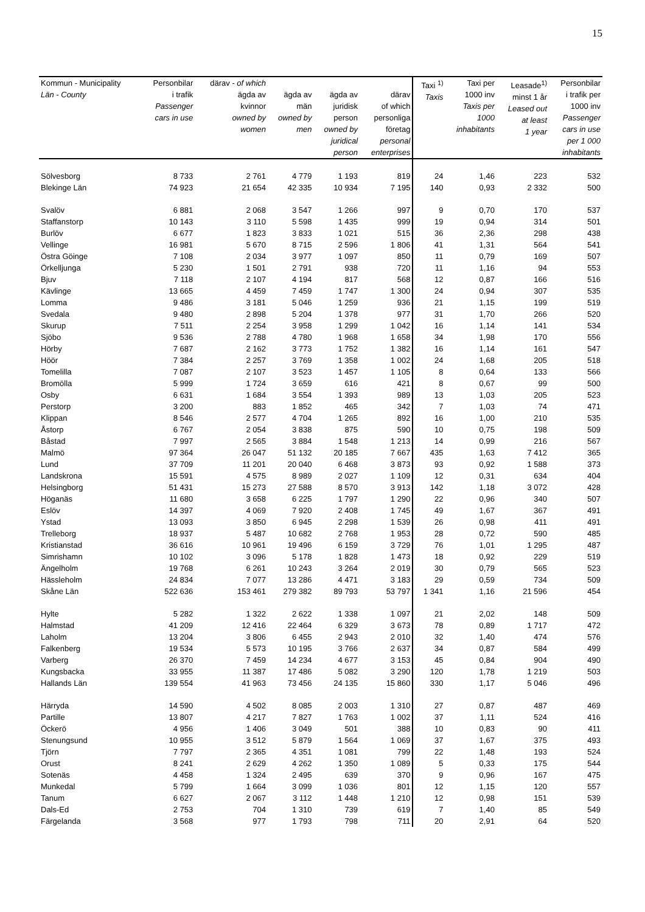15
| Kommun - Municipality Län - County | Personbilar i trafik Passenger cars in use | därav - of which ägda av kvinnor owned by women | ägda av män owned by men | ägda av juridisk person owned by juridical person | därav of which personliga företag personal enterprises | Taxi <sup>1)</sup> Taxis | Taxi per 1000 inv Taxis per 1000 inhabitants | Leasade<sup>1)</sup> minst 1 år Leased out at least 1 year | Personbilar i trafik per 1000 inv Passenger cars in use per 1 000 inhabitants |
| --- | --- | --- | --- | --- | --- | --- | --- | --- | --- |
| Sölvesborg | 8 733 | 2 761 | 4 779 | 1 193 | 819 | 24 | 1,46 | 223 | 532 |
| Blekinge Län | 74 923 | 21 654 | 42 335 | 10 934 | 7 195 | 140 | 0,93 | 2 332 | 500 |
| Svalöv | 6 881 | 2 068 | 3 547 | 1 266 | 997 | 9 | 0,70 | 170 | 537 |
| Staffanstorp | 10 143 | 3 110 | 5 598 | 1 435 | 999 | 19 | 0,94 | 314 | 501 |
| Burlöv | 6 677 | 1 823 | 3 833 | 1 021 | 515 | 36 | 2,36 | 298 | 438 |
| Vellinge | 16 981 | 5 670 | 8 715 | 2 596 | 1 806 | 41 | 1,31 | 564 | 541 |
| Östra Göinge | 7 108 | 2 034 | 3 977 | 1 097 | 850 | 11 | 0,79 | 169 | 507 |
| Örkelljunga | 5 230 | 1 501 | 2 791 | 938 | 720 | 11 | 1,16 | 94 | 553 |
| Bjuv | 7 118 | 2 107 | 4 194 | 817 | 568 | 12 | 0,87 | 166 | 516 |
| Kävlinge | 13 665 | 4 459 | 7 459 | 1 747 | 1 300 | 24 | 0,94 | 307 | 535 |
| Lomma | 9 486 | 3 181 | 5 046 | 1 259 | 936 | 21 | 1,15 | 199 | 519 |
| Svedala | 9 480 | 2 898 | 5 204 | 1 378 | 977 | 31 | 1,70 | 266 | 520 |
| Skurup | 7 511 | 2 254 | 3 958 | 1 299 | 1 042 | 16 | 1,14 | 141 | 534 |
| Sjöbo | 9 536 | 2 788 | 4 780 | 1 968 | 1 658 | 34 | 1,98 | 170 | 556 |
| Hörby | 7 687 | 2 162 | 3 773 | 1 752 | 1 382 | 16 | 1,14 | 161 | 547 |
| Höör | 7 384 | 2 257 | 3 769 | 1 358 | 1 002 | 24 | 1,68 | 205 | 518 |
| Tomelilla | 7 087 | 2 107 | 3 523 | 1 457 | 1 105 | 8 | 0,64 | 133 | 566 |
| Bromölla | 5 999 | 1 724 | 3 659 | 616 | 421 | 8 | 0,67 | 99 | 500 |
| Osby | 6 631 | 1 684 | 3 554 | 1 393 | 989 | 13 | 1,03 | 205 | 523 |
| Perstorp | 3 200 | 883 | 1 852 | 465 | 342 | 7 | 1,03 | 74 | 471 |
| Klippan | 8 546 | 2 577 | 4 704 | 1 265 | 892 | 16 | 1,00 | 210 | 535 |
| Åstorp | 6 767 | 2 054 | 3 838 | 875 | 590 | 10 | 0,75 | 198 | 509 |
| Båstad | 7 997 | 2 565 | 3 884 | 1 548 | 1 213 | 14 | 0,99 | 216 | 567 |
| Malmö | 97 364 | 26 047 | 51 132 | 20 185 | 7 667 | 435 | 1,63 | 7 412 | 365 |
| Lund | 37 709 | 11 201 | 20 040 | 6 468 | 3 873 | 93 | 0,92 | 1 588 | 373 |
| Landskrona | 15 591 | 4 575 | 8 989 | 2 027 | 1 109 | 12 | 0,31 | 634 | 404 |
| Helsingborg | 51 431 | 15 273 | 27 588 | 8 570 | 3 913 | 142 | 1,18 | 3 072 | 428 |
| Höganäs | 11 680 | 3 658 | 6 225 | 1 797 | 1 290 | 22 | 0,96 | 340 | 507 |
| Eslöv | 14 397 | 4 069 | 7 920 | 2 408 | 1 745 | 49 | 1,67 | 367 | 491 |
| Ystad | 13 093 | 3 850 | 6 945 | 2 298 | 1 539 | 26 | 0,98 | 411 | 491 |
| Trelleborg | 18 937 | 5 487 | 10 682 | 2 768 | 1 953 | 28 | 0,72 | 590 | 485 |
| Kristianstad | 36 616 | 10 961 | 19 496 | 6 159 | 3 729 | 76 | 1,01 | 1 295 | 487 |
| Simrishamn | 10 102 | 3 096 | 5 178 | 1 828 | 1 473 | 18 | 0,92 | 229 | 519 |
| Ängelholm | 19 768 | 6 261 | 10 243 | 3 264 | 2 019 | 30 | 0,79 | 565 | 523 |
| Hässleholm | 24 834 | 7 077 | 13 286 | 4 471 | 3 183 | 29 | 0,59 | 734 | 509 |
| Skåne Län | 522 636 | 153 461 | 279 382 | 89 793 | 53 797 | 1 341 | 1,16 | 21 596 | 454 |
| Hylte | 5 282 | 1 322 | 2 622 | 1 338 | 1 097 | 21 | 2,02 | 148 | 509 |
| Halmstad | 41 209 | 12 416 | 22 464 | 6 329 | 3 673 | 78 | 0,89 | 1 717 | 472 |
| Laholm | 13 204 | 3 806 | 6 455 | 2 943 | 2 010 | 32 | 1,40 | 474 | 576 |
| Falkenberg | 19 534 | 5 573 | 10 195 | 3 766 | 2 637 | 34 | 0,87 | 584 | 499 |
| Varberg | 26 370 | 7 459 | 14 234 | 4 677 | 3 153 | 45 | 0,84 | 904 | 490 |
| Kungsbacka | 33 955 | 11 387 | 17 486 | 5 082 | 3 290 | 120 | 1,78 | 1 219 | 503 |
| Hallands Län | 139 554 | 41 963 | 73 456 | 24 135 | 15 860 | 330 | 1,17 | 5 046 | 496 |
| Härryda | 14 590 | 4 502 | 8 085 | 2 003 | 1 310 | 27 | 0,87 | 487 | 469 |
| Partille | 13 807 | 4 217 | 7 827 | 1 763 | 1 002 | 37 | 1,11 | 524 | 416 |
| Öckerö | 4 956 | 1 406 | 3 049 | 501 | 388 | 10 | 0,83 | 90 | 411 |
| Stenungsund | 10 955 | 3 512 | 5 879 | 1 564 | 1 069 | 37 | 1,67 | 375 | 493 |
| Tjörn | 7 797 | 2 365 | 4 351 | 1 081 | 799 | 22 | 1,48 | 193 | 524 |
| Orust | 8 241 | 2 629 | 4 262 | 1 350 | 1 089 | 5 | 0,33 | 175 | 544 |
| Sotenäs | 4 458 | 1 324 | 2 495 | 639 | 370 | 9 | 0,96 | 167 | 475 |
| Munkedal | 5 799 | 1 664 | 3 099 | 1 036 | 801 | 12 | 1,15 | 120 | 557 |
| Tanum | 6 627 | 2 067 | 3 112 | 1 448 | 1 210 | 12 | 0,98 | 151 | 539 |
| Dals-Ed | 2 753 | 704 | 1 310 | 739 | 619 | 7 | 1,40 | 85 | 549 |
| Färgelanda | 3 568 | 977 | 1 793 | 798 | 711 | 20 | 2,91 | 64 | 520 |